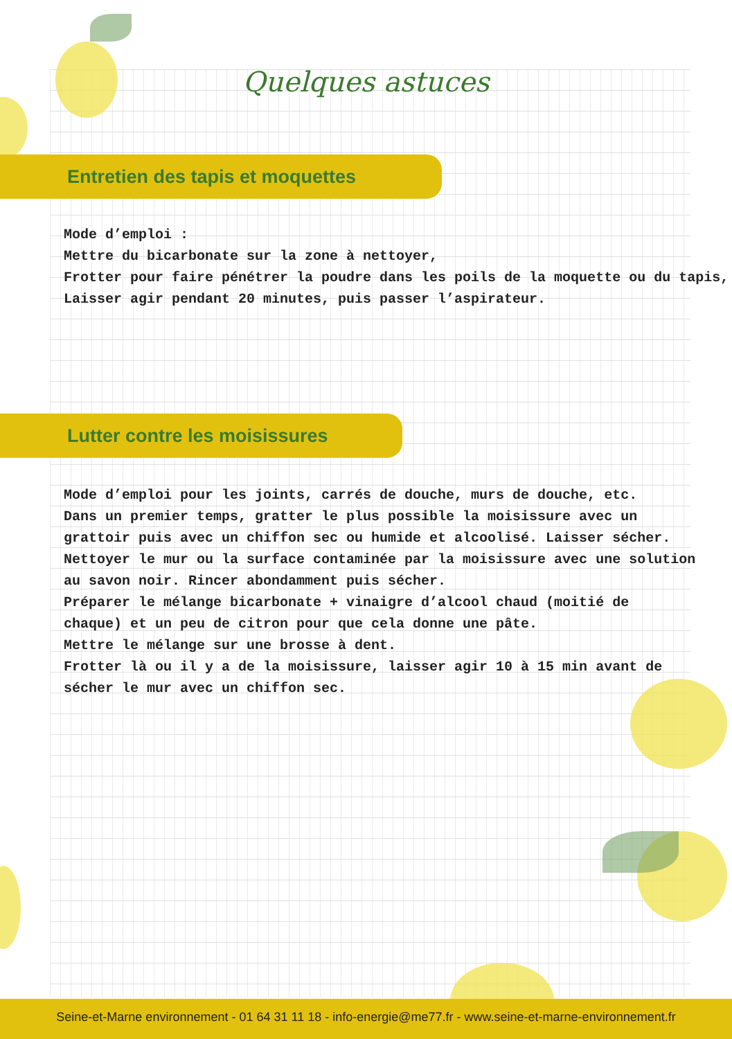Quelques astuces
Entretien des tapis et moquettes
Mode d’emploi :
Mettre du bicarbonate sur la zone à nettoyer,
Frotter pour faire pénétrer la poudre dans les poils de la moquette ou du tapis,
Laisser agir pendant 20 minutes, puis passer l’aspirateur.
Lutter contre les moisissures
Mode d’emploi pour les joints, carrés de douche, murs de douche, etc.
Dans un premier temps, gratter le plus possible la moisissure avec un
grattoir puis avec un chiffon sec ou humide et alcoolisé. Laisser sécher.
Nettoyer le mur ou la surface contaminée par la moisissure avec une solution
au savon noir. Rincer abondamment puis sécher.
Préparer le mélange bicarbonate + vinaigre d’alcool chaud (moitié de
chaque) et un peu de citron pour que cela donne une pâte.
Mettre le mélange sur une brosse à dent.
Frotter là ou il y a de la moisissure, laisser agir 10 à 15 min avant de
sécher le mur avec un chiffon sec.
Seine-et-Marne environnement - 01 64 31 11 18 - info-energie@me77.fr - www.seine-et-marne-environnement.fr